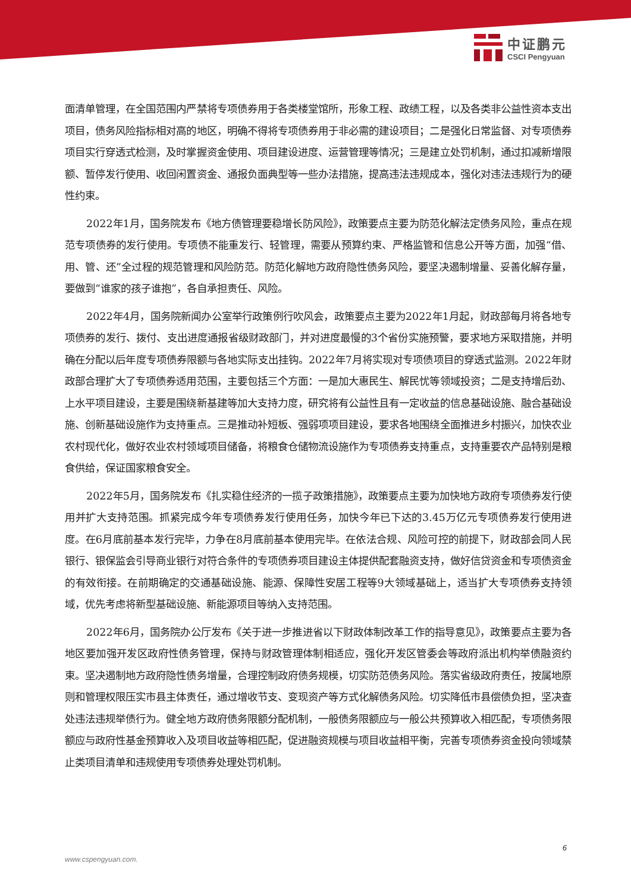中证鹏元
CSCI Pengyuan
面清单管理，在全国范围内严禁将专项债券用于各类楼堂馆所，形象工程、政绩工程，以及各类非公益性资本支出项目，债务风险指标相对高的地区，明确不得将专项债券用于非必需的建设项目；二是强化日常监督、对专项债券项目实行穿透式检测，及时掌握资金使用、项目建设进度、运营管理等情况；三是建立处罚机制，通过扣减新增限额、暂停发行使用、收回闲置资金、通报负面典型等一些办法措施，提高违法违规成本，强化对违法违规行为的硬性约束。
2022年1月，国务院发布《地方债管理要稳增长防风险》，政策要点主要为防范化解法定债务风险，重点在规范专项债券的发行使用。专项债不能重发行、轻管理，需要从预算约束、严格监管和信息公开等方面，加强“借、用、管、还”全过程的规范管理和风险防范。防范化解地方政府隐性债务风险，要坚决遏制增量、妥善化解存量，要做到“谁家的孩子谁抱”，各自承担责任、风险。
2022年4月，国务院新闻办公室举行政策例行吹风会，政策要点主要为2022年1月起，财政部每月将各地专项债券的发行、拨付、支出进度通报省级财政部门，并对进度最慢的3个省份实施预警，要求地方采取措施，并明确在分配以后年度专项债券限额与各地实际支出挂钩。2022年7月将实现对专项债项目的穿透式监测。2022年财政部合理扩大了专项债券适用范围，主要包括三个方面：一是加大惠民生、解民忧等领域投资；二是支持增后劲、上水平项目建设，主要是围绕新基建等加大支持力度，研究将有公益性且有一定收益的信息基础设施、融合基础设施、创新基础设施作为支持重点。三是推动补短板、强弱项项目建设，要求各地围绕全面推进乡村振兴，加快农业农村现代化，做好农业农村领域项目储备，将粮食仓储物流设施作为专项债券支持重点，支持重要农产品特别是粮食供给，保证国家粮食安全。
2022年5月，国务院发布《扎实稳住经济的一揽子政策措施》，政策要点主要为加快地方政府专项债券发行使用并扩大支持范围。抓紧完成今年专项债券发行使用任务，加快今年已下达的3.45万亿元专项债券发行使用进度。在6月底前基本发行完毕，力争在8月底前基本使用完毕。在依法合规、风险可控的前提下，财政部会同人民银行、银保监会引导商业银行对符合条件的专项债券项目建设主体提供配套融资支持，做好信贷资金和专项债资金的有效衔接。在前期确定的交通基础设施、能源、保障性安居工程等9大领域基础上，适当扩大专项债券支持领域，优先考虑将新型基础设施、新能源项目等纳入支持范围。
2022年6月，国务院办公厅发布《关于进一步推进省以下财政体制改革工作的指导意见》，政策要点主要为各地区要加强开发区政府性债务管理，保持与财政管理体制相适应，强化开发区管委会等政府派出机构举债融资约束。坚决遏制地方政府隐性债务增量，合理控制政府债务规模，切实防范债务风险。落实省级政府责任，按属地原则和管理权限压实市县主体责任，通过增收节支、变现资产等方式化解债务风险。切实降低市县偿债负担，坚决查处违法违规举债行为。健全地方政府债务限额分配机制，一般债务限额应与一般公共预算收入相匹配，专项债务限额应与政府性基金预算收入及项目收益等相匹配，促进融资规模与项目收益相平衡，完善专项债券资金投向领域禁止类项目清单和违规使用专项债券处理处罚机制。
6
www.cspengyuan.com.